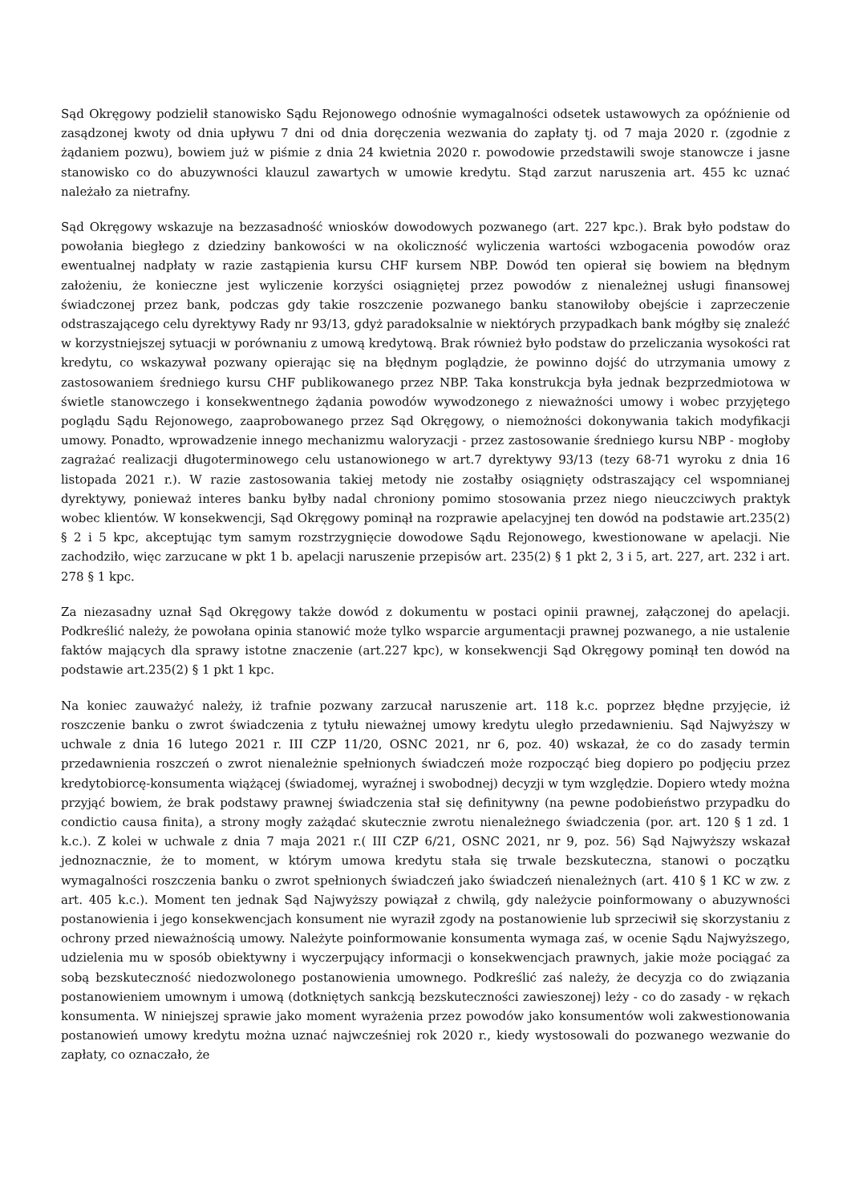Sąd Okręgowy podzielił stanowisko Sądu Rejonowego odnośnie wymagalności odsetek ustawowych za opóźnienie od zasądzonej kwoty od dnia upływu 7 dni od dnia doręczenia wezwania do zapłaty tj. od 7 maja 2020 r. (zgodnie z żądaniem pozwu), bowiem już w piśmie z dnia 24 kwietnia 2020 r. powodowie przedstawili swoje stanowcze i jasne stanowisko co do abuzywności klauzul zawartych w umowie kredytu. Stąd zarzut naruszenia art. 455 kc uznać należało za nietrafny.
Sąd Okręgowy wskazuje na bezzasadność wniosków dowodowych pozwanego (art. 227 kpc.). Brak było podstaw do powołania biegłego z dziedziny bankowości w na okoliczność wyliczenia wartości wzbogacenia powodów oraz ewentualnej nadpłaty w razie zastąpienia kursu CHF kursem NBP. Dowód ten opierał się bowiem na błędnym założeniu, że konieczne jest wyliczenie korzyści osiągniętej przez powodów z nienależnej usługi finansowej świadczonej przez bank, podczas gdy takie roszczenie pozwanego banku stanowiłoby obejście i zaprzeczenie odstraszającego celu dyrektywy Rady nr 93/13, gdyż paradoksalnie w niektórych przypadkach bank mógłby się znaleźć w korzystniejszej sytuacji w porównaniu z umową kredytową. Brak również było podstaw do przeliczania wysokości rat kredytu, co wskazywał pozwany opierając się na błędnym poglądzie, że powinno dojść do utrzymania umowy z zastosowaniem średniego kursu CHF publikowanego przez NBP. Taka konstrukcja była jednak bezprzedmiotowa w świetle stanowczego i konsekwentnego żądania powodów wywodzonego z nieważności umowy i wobec przyjętego poglądu Sądu Rejonowego, zaaprobowanego przez Sąd Okręgowy, o niemożności dokonywania takich modyfikacji umowy. Ponadto, wprowadzenie innego mechanizmu waloryzacji - przez zastosowanie średniego kursu NBP - mogłoby zagrażać realizacji długoterminowego celu ustanowionego w art.7 dyrektywy 93/13 (tezy 68-71 wyroku z dnia 16 listopada 2021 r.). W razie zastosowania takiej metody nie zostałby osiągnięty odstraszający cel wspomnianej dyrektywy, ponieważ interes banku byłby nadal chroniony pomimo stosowania przez niego nieuczciwych praktyk wobec klientów. W konsekwencji, Sąd Okręgowy pominął na rozprawie apelacyjnej ten dowód na podstawie art.235(2) § 2 i 5 kpc, akceptując tym samym rozstrzygnięcie dowodowe Sądu Rejonowego, kwestionowane w apelacji. Nie zachodziło, więc zarzucane w pkt 1 b. apelacji naruszenie przepisów art. 235(2) § 1 pkt 2, 3 i 5, art. 227, art. 232 i art. 278 § 1 kpc.
Za niezasadny uznał Sąd Okręgowy także dowód z dokumentu w postaci opinii prawnej, załączonej do apelacji. Podkreślić należy, że powołana opinia stanowić może tylko wsparcie argumentacji prawnej pozwanego, a nie ustalenie faktów mających dla sprawy istotne znaczenie (art.227 kpc), w konsekwencji Sąd Okręgowy pominął ten dowód na podstawie art.235(2) § 1 pkt 1 kpc.
Na koniec zauważyć należy, iż trafnie pozwany zarzucał naruszenie art. 118 k.c. poprzez błędne przyjęcie, iż roszczenie banku o zwrot świadczenia z tytułu nieważnej umowy kredytu uległo przedawnieniu. Sąd Najwyższy w uchwale z dnia 16 lutego 2021 r. III CZP 11/20, OSNC 2021, nr 6, poz. 40) wskazał, że co do zasady termin przedawnienia roszczeń o zwrot nienależnie spełnionych świadczeń może rozpocząć bieg dopiero po podjęciu przez kredytobiorcę-konsumenta wiążącej (świadomej, wyraźnej i swobodnej) decyzji w tym względzie. Dopiero wtedy można przyjąć bowiem, że brak podstawy prawnej świadczenia stał się definitywny (na pewne podobieństwo przypadku do condictio causa finita), a strony mogły zażądać skutecznie zwrotu nienależnego świadczenia (por. art. 120 § 1 zd. 1 k.c.). Z kolei w uchwale z dnia 7 maja 2021 r.( III CZP 6/21, OSNC 2021, nr 9, poz. 56) Sąd Najwyższy wskazał jednoznacznie, że to moment, w którym umowa kredytu stała się trwale bezskuteczna, stanowi o początku wymagalności roszczenia banku o zwrot spełnionych świadczeń jako świadczeń nienależnych (art. 410 § 1 KC w zw. z art. 405 k.c.). Moment ten jednak Sąd Najwyższy powiązał z chwilą, gdy należycie poinformowany o abuzywności postanowienia i jego konsekwencjach konsument nie wyraził zgody na postanowienie lub sprzeciwił się skorzystaniu z ochrony przed nieważnością umowy. Należyte poinformowanie konsumenta wymaga zaś, w ocenie Sądu Najwyższego, udzielenia mu w sposób obiektywny i wyczerpujący informacji o konsekwencjach prawnych, jakie może pociągać za sobą bezskuteczność niedozwolonego postanowienia umownego. Podkreślić zaś należy, że decyzja co do związania postanowieniem umownym i umową (dotkniętych sankcją bezskuteczności zawieszonej) leży - co do zasady - w rękach konsumenta. W niniejszej sprawie jako moment wyrażenia przez powodów jako konsumentów woli zakwestionowania postanowień umowy kredytu można uznać najwcześniej rok 2020 r., kiedy wystosowali do pozwanego wezwanie do zapłaty, co oznaczało, że